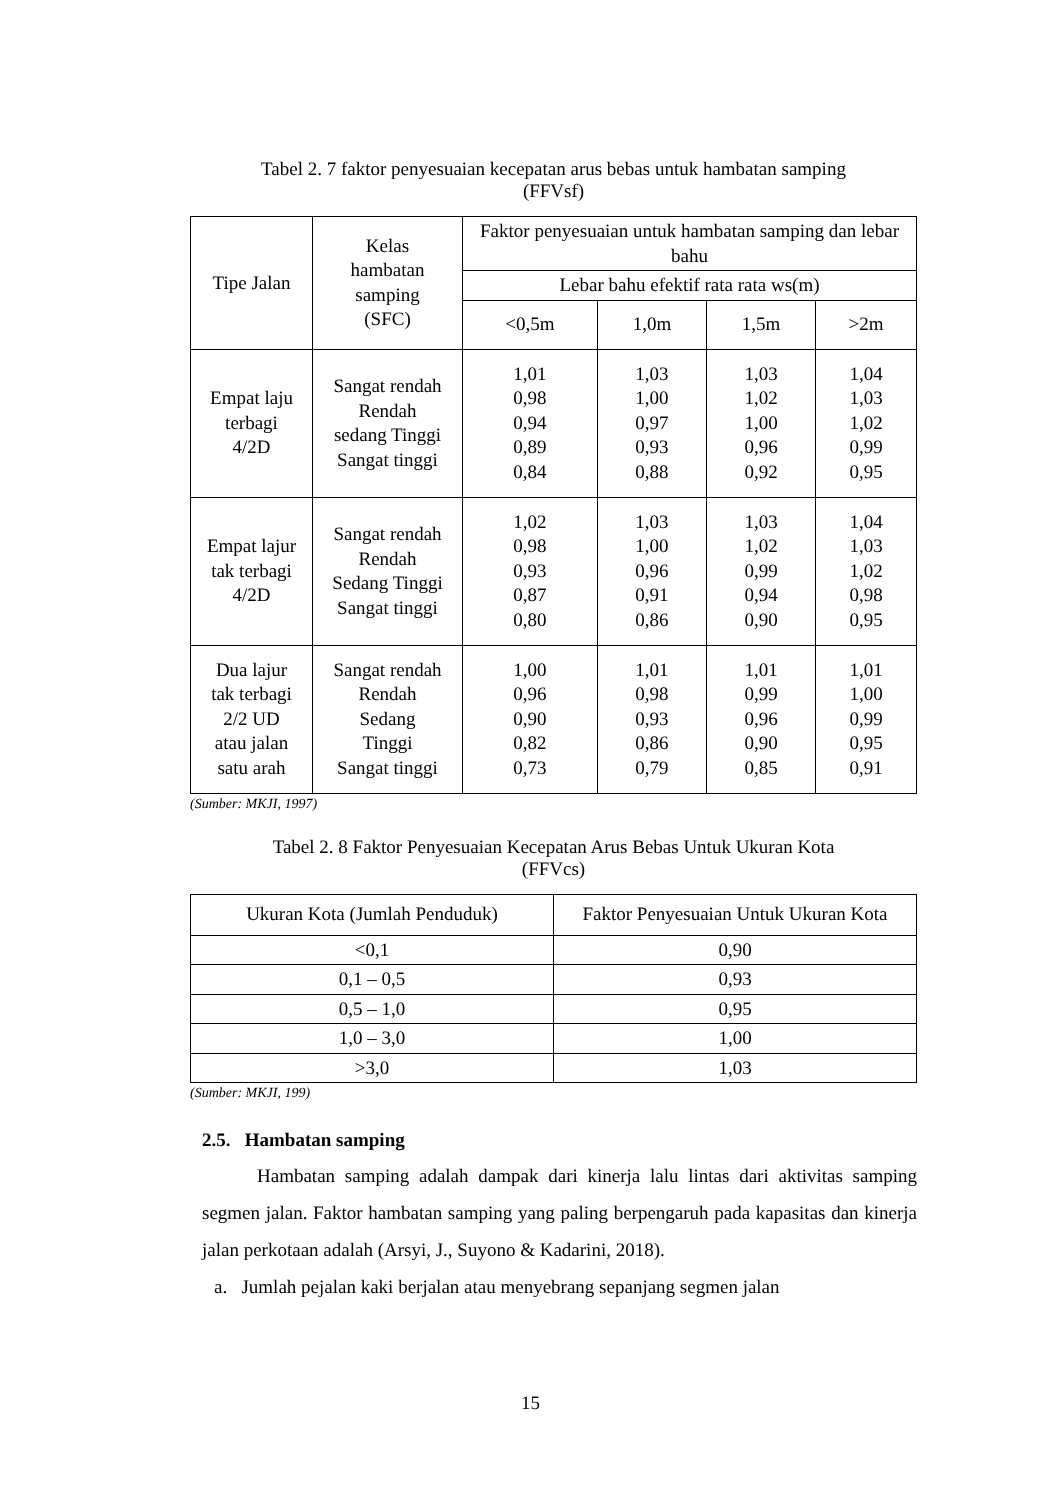Tabel 2. 7 faktor penyesuaian kecepatan arus bebas untuk hambatan samping
(FFVsf)
| Tipe Jalan | Kelas hambatan samping (SFC) | Faktor penyesuaian untuk hambatan samping dan lebar bahu | | | |
| --- | --- | --- | --- | --- | --- |
| | | Lebar bahu efektif rata rata ws(m) | | | |
| | | <0,5m | 1,0m | 1,5m | >2m |
| Empat laju terbagi 4/2D | Sangat rendah Rendah sedang Tinggi Sangat tinggi | 1,01 0,98 0,94 0,89 0,84 | 1,03 1,00 0,97 0,93 0,88 | 1,03 1,02 1,00 0,96 0,92 | 1,04 1,03 1,02 0,99 0,95 |
| Empat lajur tak terbagi 4/2D | Sangat rendah Rendah Sedang Tinggi Sangat tinggi | 1,02 0,98 0,93 0,87 0,80 | 1,03 1,00 0,96 0,91 0,86 | 1,03 1,02 0,99 0,94 0,90 | 1,04 1,03 1,02 0,98 0,95 |
| Dua lajur tak terbagi 2/2 UD atau jalan satu arah | Sangat rendah Rendah Sedang Tinggi Sangat tinggi | 1,00 0,96 0,90 0,82 0,73 | 1,01 0,98 0,93 0,86 0,79 | 1,01 0,99 0,96 0,90 0,85 | 1,01 1,00 0,99 0,95 0,91 |
(Sumber: MKJI, 1997)
Tabel 2. 8 Faktor Penyesuaian Kecepatan Arus Bebas Untuk Ukuran Kota
(FFVcs)
| Ukuran Kota (Jumlah Penduduk) | Faktor Penyesuaian Untuk Ukuran Kota |
| --- | --- |
| <0,1 | 0,90 |
| 0,1 – 0,5 | 0,93 |
| 0,5 – 1,0 | 0,95 |
| 1,0 – 3,0 | 1,00 |
| >3,0 | 1,03 |
(Sumber: MKJI, 199)
2.5. Hambatan samping
Hambatan samping adalah dampak dari kinerja lalu lintas dari aktivitas samping segmen jalan. Faktor hambatan samping yang paling berpengaruh pada kapasitas dan kinerja jalan perkotaan adalah (Arsyi, J., Suyono & Kadarini, 2018).
a. Jumlah pejalan kaki berjalan atau menyebrang sepanjang segmen jalan
15